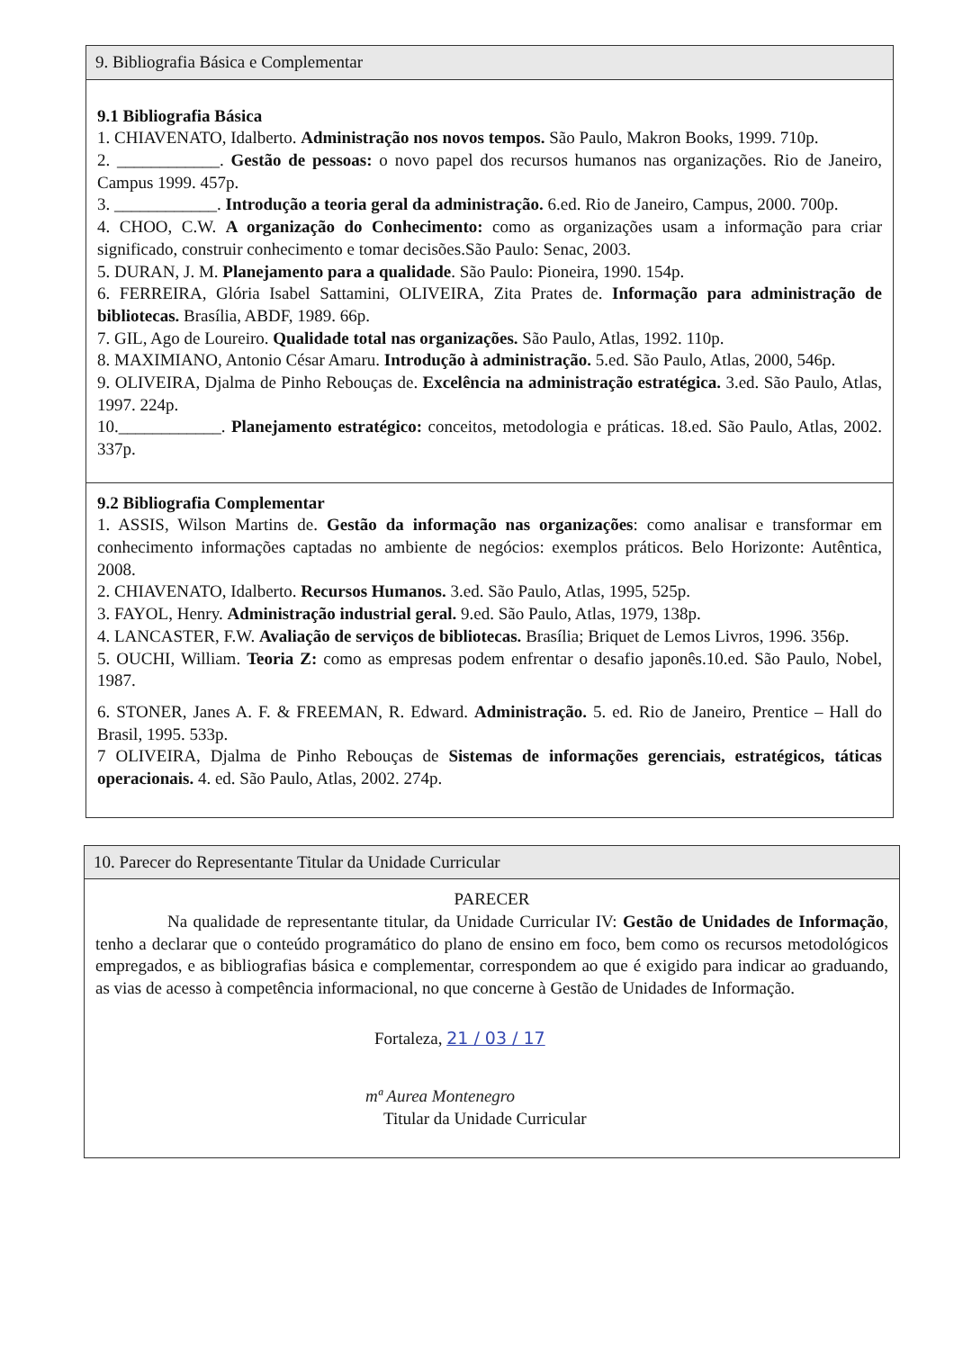9. Bibliografia Básica e Complementar
9.1 Bibliografia Básica
1. CHIAVENATO, Idalberto. Administração nos novos tempos. São Paulo, Makron Books, 1999. 710p.
2. ____________. Gestão de pessoas: o novo papel dos recursos humanos nas organizações. Rio de Janeiro, Campus 1999. 457p.
3. ____________. Introdução a teoria geral da administração. 6.ed. Rio de Janeiro, Campus, 2000. 700p.
4. CHOO, C.W. A organização do Conhecimento: como as organizações usam a informação para criar significado, construir conhecimento e tomar decisões.São Paulo: Senac, 2003.
5. DURAN, J. M. Planejamento para a qualidade. São Paulo: Pioneira, 1990. 154p.
6. FERREIRA, Glória Isabel Sattamini, OLIVEIRA, Zita Prates de. Informação para administração de bibliotecas. Brasília, ABDF, 1989. 66p.
7. GIL, Ago de Loureiro. Qualidade total nas organizações. São Paulo, Atlas, 1992. 110p.
8. MAXIMIANO, Antonio César Amaru. Introdução à administração. 5.ed. São Paulo, Atlas, 2000, 546p.
9. OLIVEIRA, Djalma de Pinho Rebouças de. Excelência na administração estratégica. 3.ed. São Paulo, Atlas, 1997. 224p.
10.____________. Planejamento estratégico: conceitos, metodologia e práticas. 18.ed. São Paulo, Atlas, 2002. 337p.
9.2 Bibliografia Complementar
1. ASSIS, Wilson Martins de. Gestão da informação nas organizações: como analisar e transformar em conhecimento informações captadas no ambiente de negócios: exemplos práticos. Belo Horizonte: Autêntica, 2008.
2. CHIAVENATO, Idalberto. Recursos Humanos. 3.ed. São Paulo, Atlas, 1995, 525p.
3. FAYOL, Henry. Administração industrial geral. 9.ed. São Paulo, Atlas, 1979, 138p.
4. LANCASTER, F.W. Avaliação de serviços de bibliotecas. Brasília; Briquet de Lemos Livros, 1996. 356p.
5. OUCHI, William. Teoria Z: como as empresas podem enfrentar o desafio japonês.10.ed. São Paulo, Nobel, 1987.
6. STONER, Janes A. F. & FREEMAN, R. Edward. Administração. 5. ed. Rio de Janeiro, Prentice – Hall do Brasil, 1995. 533p.
7 OLIVEIRA, Djalma de Pinho Rebouças de Sistemas de informações gerenciais, estratégicos, táticas operacionais. 4. ed. São Paulo, Atlas, 2002. 274p.
10. Parecer do Representante Titular da Unidade Curricular
PARECER
Na qualidade de representante titular, da Unidade Curricular IV: Gestão de Unidades de Informação, tenho a declarar que o conteúdo programático do plano de ensino em foco, bem como os recursos metodológicos empregados, e as bibliografias básica e complementar, correspondem ao que é exigido para indicar ao graduando, as vias de acesso à competência informacional, no que concerne à Gestão de Unidades de Informação.
Fortaleza, 21 / 03 / 17
mª Aurea Montenegro
Titular da Unidade Curricular